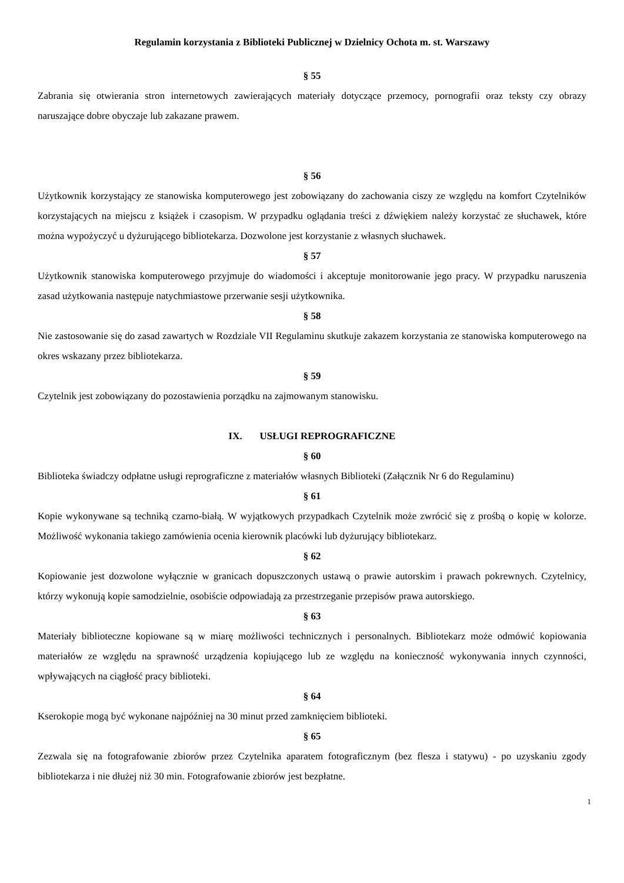Regulamin korzystania z Biblioteki Publicznej w Dzielnicy Ochota m. st. Warszawy
§ 55
Zabrania się otwierania stron internetowych zawierających materiały dotyczące przemocy, pornografii oraz teksty czy obrazy naruszające dobre obyczaje lub zakazane prawem.
§ 56
Użytkownik korzystający ze stanowiska komputerowego jest zobowiązany do zachowania ciszy ze względu na komfort Czytelników korzystających na miejscu z książek i czasopism. W przypadku oglądania treści z dźwiękiem należy korzystać ze słuchawek, które można wypożyczyć u dyżurującego bibliotekarza. Dozwolone jest korzystanie z własnych słuchawek.
§ 57
Użytkownik stanowiska komputerowego przyjmuje do wiadomości i akceptuje monitorowanie jego pracy. W przypadku naruszenia zasad użytkowania następuje natychmiastowe przerwanie sesji użytkownika.
§ 58
Nie zastosowanie się do zasad zawartych w Rozdziale VII Regulaminu skutkuje zakazem korzystania ze stanowiska komputerowego na okres wskazany przez bibliotekarza.
§ 59
Czytelnik jest zobowiązany do pozostawienia porządku na zajmowanym stanowisku.
IX. USŁUGI REPROGRAFICZNE
§ 60
Biblioteka świadczy odpłatne usługi reprograficzne z materiałów własnych Biblioteki (Załącznik Nr 6 do Regulaminu)
§ 61
Kopie wykonywane są techniką czarno-białą. W wyjątkowych przypadkach Czytelnik może zwrócić się z prośbą o kopię w kolorze. Możliwość wykonania takiego zamówienia ocenia kierownik placówki lub dyżurujący bibliotekarz.
§ 62
Kopiowanie jest dozwolone wyłącznie w granicach dopuszczonych ustawą o prawie autorskim i prawach pokrewnych. Czytelnicy, którzy wykonują kopie samodzielnie, osobiście odpowiadają za przestrzeganie przepisów prawa autorskiego.
§ 63
Materiały biblioteczne kopiowane są w miarę możliwości technicznych i personalnych. Bibliotekarz może odmówić kopiowania materiałów ze względu na sprawność urządzenia kopiującego lub ze względu na konieczność wykonywania innych czynności, wpływających na ciągłość pracy biblioteki.
§ 64
Kserokopie mogą być wykonane najpóźniej na 30 minut przed zamknięciem biblioteki.
§ 65
Zezwala się na fotografowanie zbiorów przez Czytelnika aparatem fotograficznym (bez flesza i statywu) - po uzyskaniu zgody bibliotekarza i nie dłużej niż 30 min. Fotografowanie zbiorów jest bezpłatne.
1